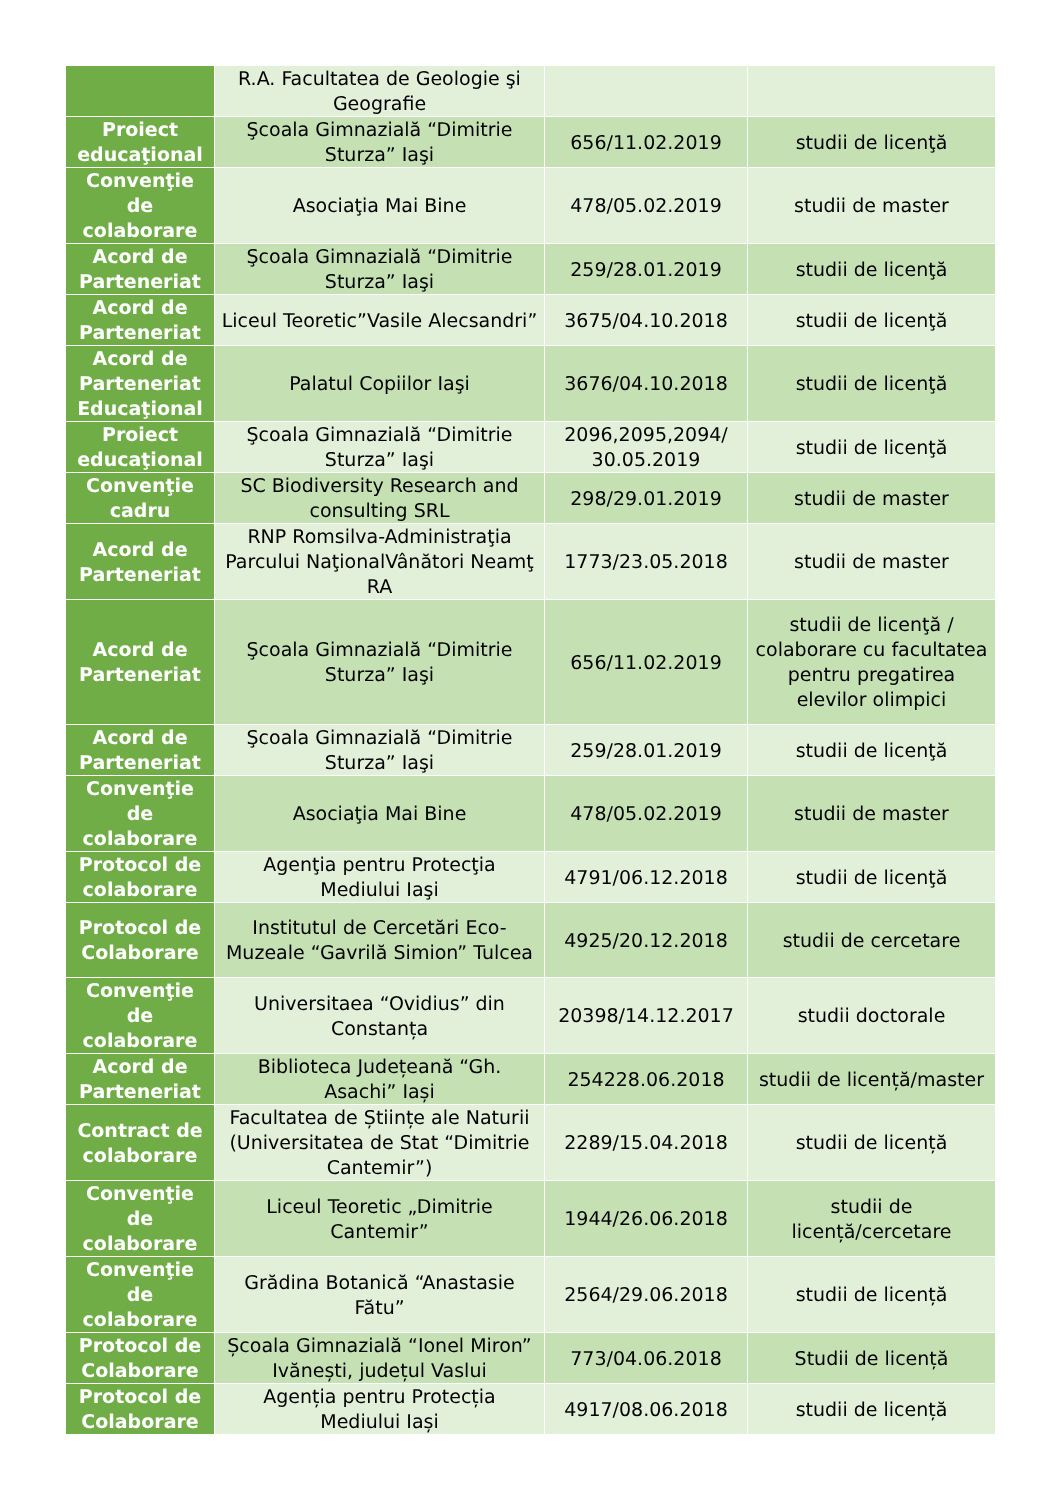| | R.A. Facultatea de Geologie şi Geografie | | |
| Proiect educaţional | Şcoala Gimnazială “Dimitrie Sturza” Iaşi | 656/11.02.2019 | studii de licenţă |
| Convenţie de colaborare | Asociaţia Mai Bine | 478/05.02.2019 | studii de master |
| Acord de Parteneriat | Şcoala Gimnazială “Dimitrie Sturza” Iaşi | 259/28.01.2019 | studii de licenţă |
| Acord de Parteneriat | Liceul Teoretic”Vasile Alecsandri” | 3675/04.10.2018 | studii de licenţă |
| Acord de Parteneriat Educaţional | Palatul Copiilor Iaşi | 3676/04.10.2018 | studii de licenţă |
| Proiect educaţional | Şcoala Gimnazială “Dimitrie Sturza” Iaşi | 2096,2095,2094/ 30.05.2019 | studii de licenţă |
| Convenţie cadru | SC Biodiversity Research and consulting SRL | 298/29.01.2019 | studii de master |
| Acord de Parteneriat | RNP Romsilva-Administraţia Parcului NaţionalVânători Neamţ RA | 1773/23.05.2018 | studii de master |
| Acord de Parteneriat | Şcoala Gimnazială “Dimitrie Sturza” Iaşi | 656/11.02.2019 | studii de licenţă / colaborare cu facultatea pentru pregatirea elevilor olimpici |
| Acord de Parteneriat | Şcoala Gimnazială “Dimitrie Sturza” Iaşi | 259/28.01.2019 | studii de licenţă |
| Convenţie de colaborare | Asociaţia Mai Bine | 478/05.02.2019 | studii de master |
| Protocol de colaborare | Agenţia pentru Protecţia Mediului Iaşi | 4791/06.12.2018 | studii de licenţă |
| Protocol de Colaborare | Institutul de Cercetări Eco-Muzeale “Gavrilă Simion” Tulcea | 4925/20.12.2018 | studii de cercetare |
| Convenţie de colaborare | Universitaea “Ovidius” din Constanța | 20398/14.12.2017 | studii doctorale |
| Acord de Parteneriat | Biblioteca Județeană “Gh. Asachi” Iași | 254228.06.2018 | studii de licență/master |
| Contract de colaborare | Facultatea de Științe ale Naturii (Universitatea de Stat “Dimitrie Cantemir”) | 2289/15.04.2018 | studii de licență |
| Convenţie de colaborare | Liceul Teoretic „Dimitrie Cantemir” | 1944/26.06.2018 | studii de licență/cercetare |
| Convenţie de colaborare | Grădina Botanică “Anastasie Fătu” | 2564/29.06.2018 | studii de licență |
| Protocol de Colaborare | Școala Gimnazială “Ionel Miron” Ivănești, județul Vaslui | 773/04.06.2018 | Studii de licență |
| Protocol de Colaborare | Agenția pentru Protecția Mediului Iași | 4917/08.06.2018 | studii de licență |